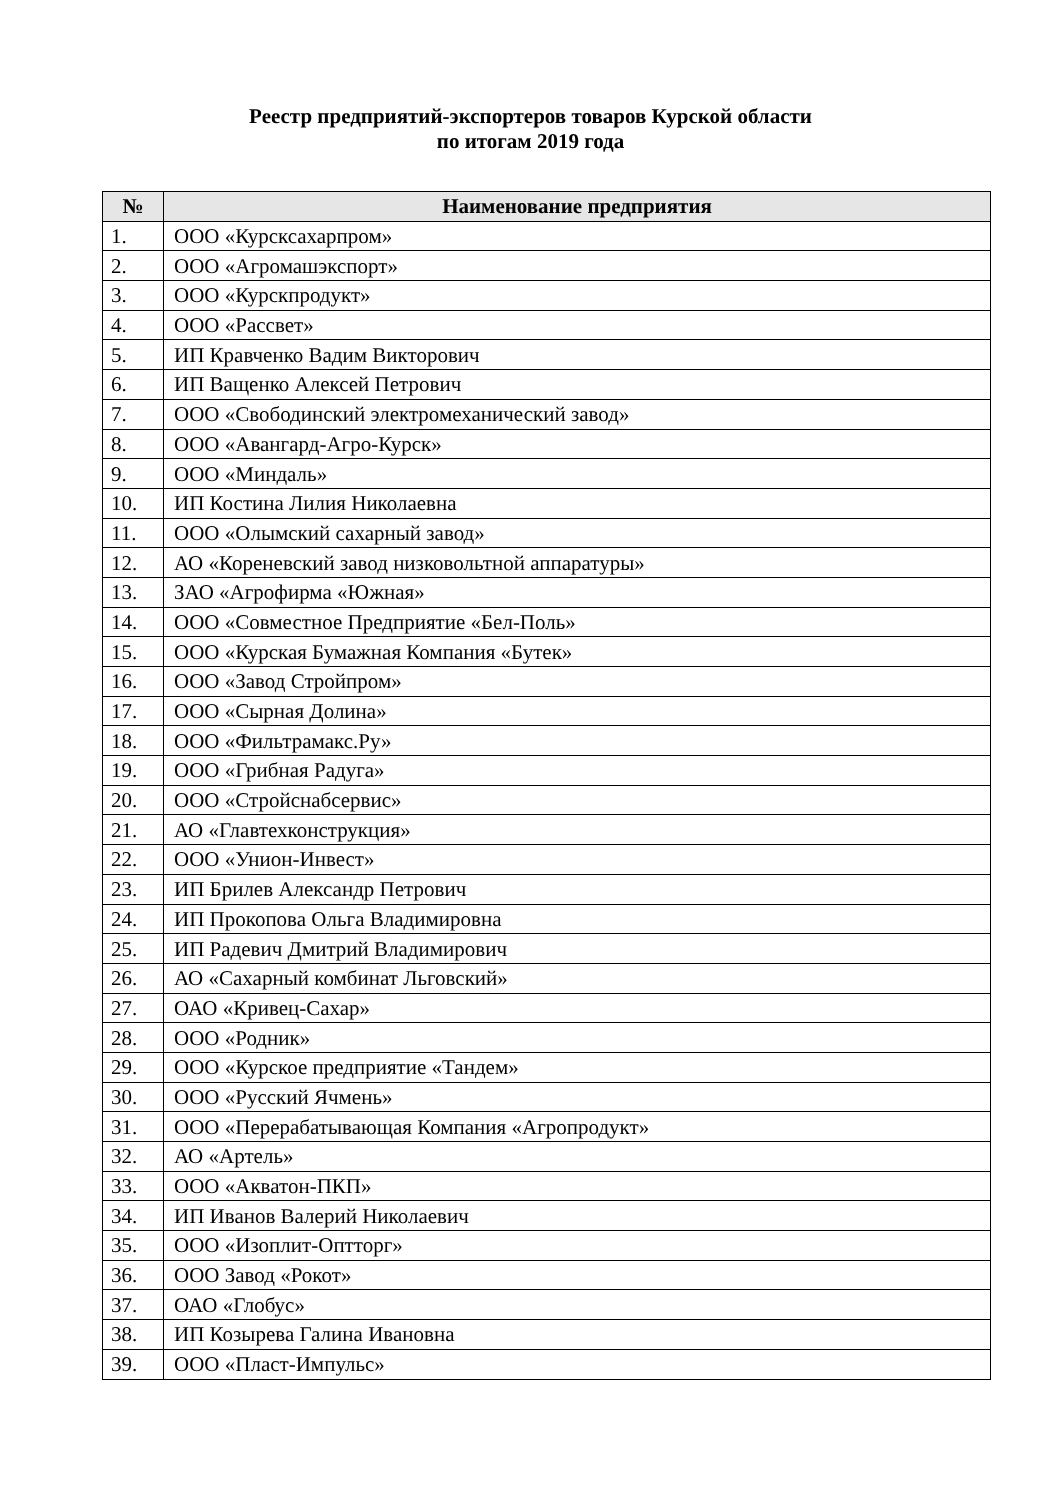Реестр предприятий-экспортеров товаров Курской области
по итогам 2019 года
| № | Наименование предприятия |
| --- | --- |
| 1. | ООО «Курсксахарпром» |
| 2. | ООО «Агромашэкспорт» |
| 3. | ООО «Курскпродукт» |
| 4. | ООО «Рассвет» |
| 5. | ИП Кравченко Вадим Викторович |
| 6. | ИП Ващенко Алексей Петрович |
| 7. | ООО «Свободинский электромеханический завод» |
| 8. | ООО «Авангард-Агро-Курск» |
| 9. | ООО «Миндаль» |
| 10. | ИП Костина Лилия Николаевна |
| 11. | ООО «Олымский сахарный завод» |
| 12. | АО «Кореневский завод низковольтной аппаратуры» |
| 13. | ЗАО «Агрофирма «Южная» |
| 14. | ООО «Совместное Предприятие «Бел-Поль» |
| 15. | ООО «Курская Бумажная Компания «Бутек» |
| 16. | ООО «Завод Стройпром» |
| 17. | ООО «Сырная Долина» |
| 18. | ООО «Фильтрамакс.Ру» |
| 19. | ООО «Грибная Радуга» |
| 20. | ООО «Стройснабсервис» |
| 21. | АО «Главтехконструкция» |
| 22. | ООО «Унион-Инвест» |
| 23. | ИП Брилев Александр Петрович |
| 24. | ИП Прокопова Ольга Владимировна |
| 25. | ИП Радевич Дмитрий Владимирович |
| 26. | АО «Сахарный комбинат Льговский» |
| 27. | ОАО «Кривец-Сахар» |
| 28. | ООО «Родник» |
| 29. | ООО «Курское предприятие «Тандем» |
| 30. | ООО «Русский Ячмень» |
| 31. | ООО «Перерабатывающая Компания «Агропродукт» |
| 32. | АО «Артель» |
| 33. | ООО «Акватон-ПКП» |
| 34. | ИП Иванов Валерий Николаевич |
| 35. | ООО «Изоплит-Оптторг» |
| 36. | ООО Завод «Рокот» |
| 37. | ОАО «Глобус» |
| 38. | ИП Козырева Галина Ивановна |
| 39. | ООО «Пласт-Импульс» |